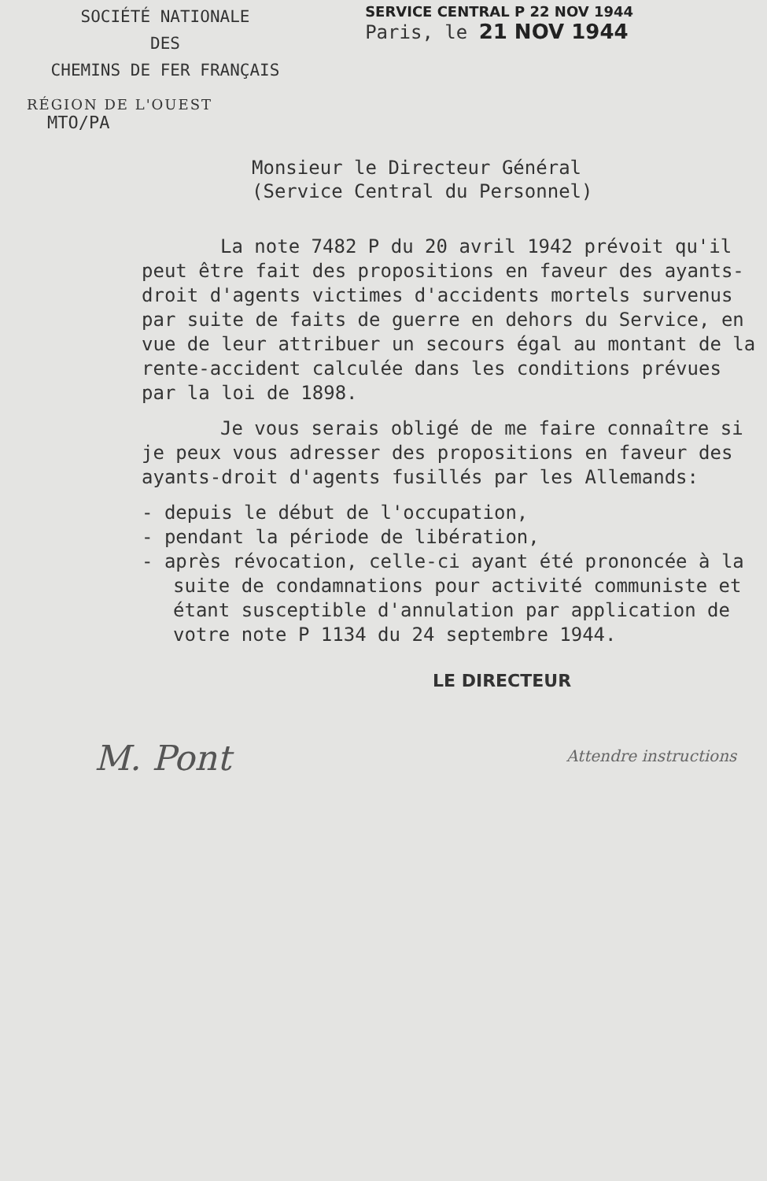SOCIÉTÉ NATIONALE
DES
CHEMINS DE FER FRANÇAIS
SERVICE CENTRAL P 22 NOV 1944
Paris, le 21 NOV 1944
RÉGION DE L'OUEST
MTO/PA
Monsieur le Directeur Général
(Service Central du Personnel)
La note 7482 P du 20 avril 1942 prévoit qu'il peut être fait des propositions en faveur des ayants-droit d'agents victimes d'accidents mortels survenus par suite de faits de guerre en dehors du Service, en vue de leur attribuer un secours égal au montant de la rente-accident calculée dans les conditions prévues par la loi de 1898.
Je vous serais obligé de me faire connaître si je peux vous adresser des propositions en faveur des ayants-droit d'agents fusillés par les Allemands:
- depuis le début de l'occupation,
- pendant la période de libération,
- après révocation, celle-ci ayant été prononcée à la suite de condamnations pour activité communiste et étant susceptible d'annulation par application de votre note P 1134 du 24 septembre 1944.
LE DIRECTEUR
M. Pont
Attendre instructions